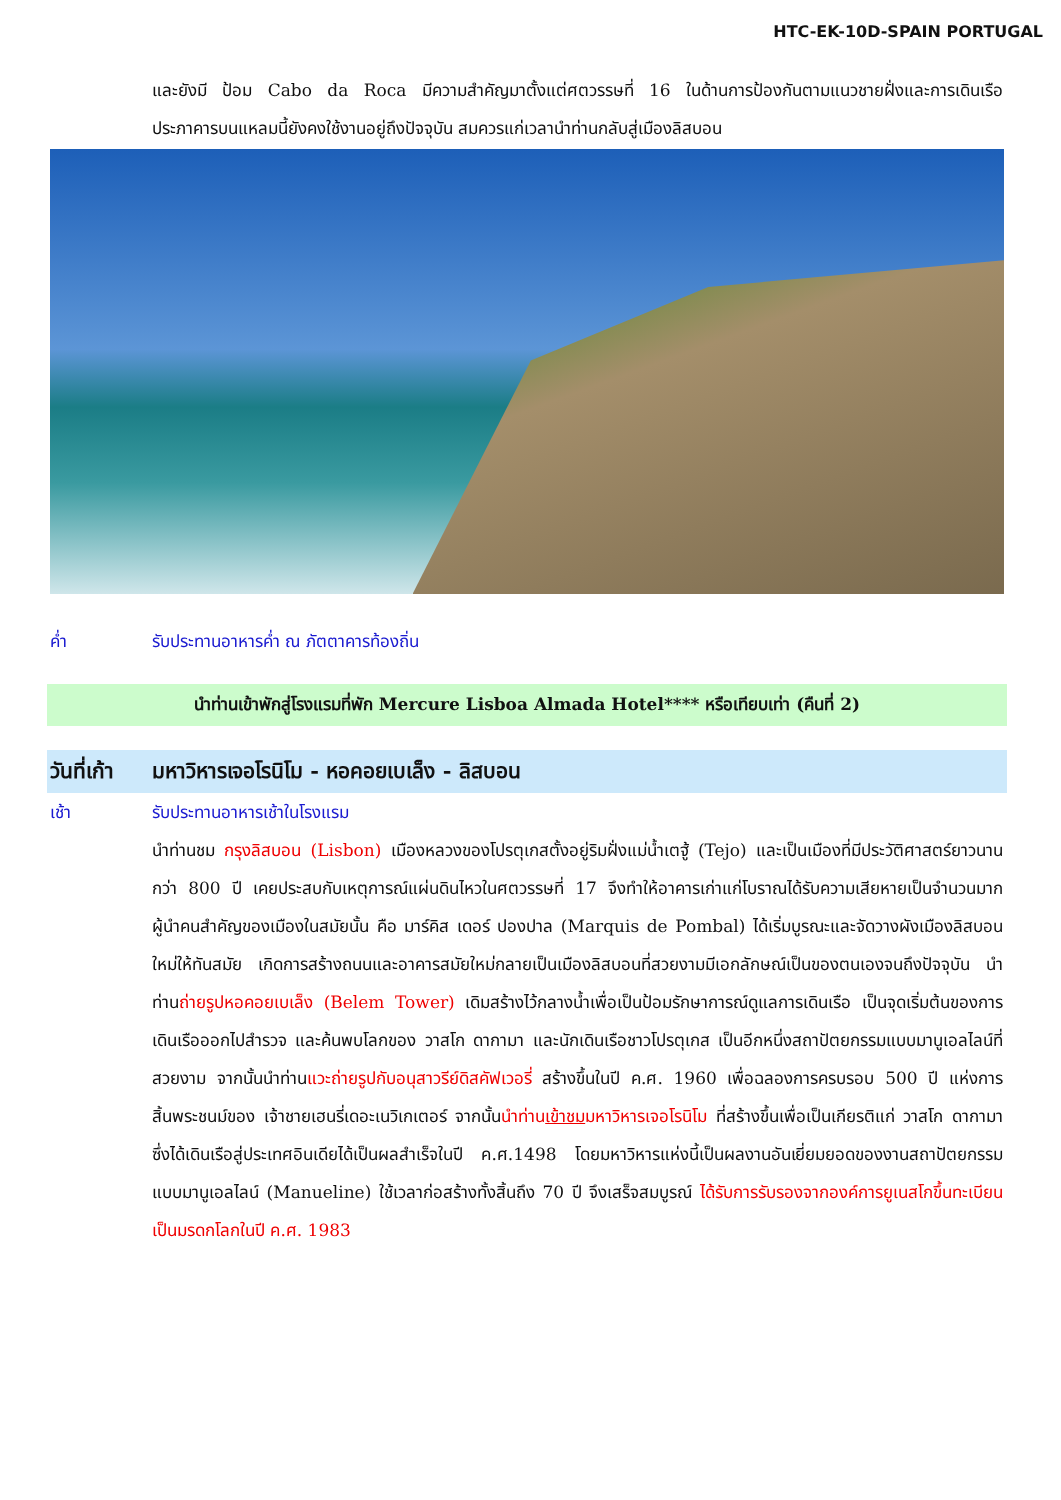HTC-EK-10D-SPAIN PORTUGAL
และยังมี ป้อม Cabo da Roca มีความสำคัญมาตั้งแต่ศตวรรษที่ 16 ในด้านการป้องกันตามแนวชายฝั่งและการเดินเรือ ประภาคารบนแหลมนี้ยังคงใช้งานอยู่ถึงปัจจุบัน สมควรแก่เวลานำท่านกลับสู่เมืองลิสบอน
ค่ำ รับประทานอาหารค่ำ ณ ภัตตาคารท้องถิ่น
นำท่านเข้าพักสู่โรงแรมที่พัก Mercure Lisboa Almada Hotel**** หรือเทียบเท่า (คืนที่ 2)
วันที่เก้า มหาวิหารเจอโรนิโม - หอคอยเบเล็ง - ลิสบอน
เช้า รับประทานอาหารเช้าในโรงแรม
นำท่านชม กรุงลิสบอน (Lisbon) เมืองหลวงของโปรตุเกสตั้งอยู่ริมฝั่งแม่น้ำเตฐู้ (Tejo) และเป็นเมืองที่มีประวัติศาสตร์ยาวนานกว่า 800 ปี เคยประสบกับเหตุการณ์แผ่นดินไหวในศตวรรษที่ 17 จึงทำให้อาคารเก่าแก่โบราณได้รับความเสียหายเป็นจำนวนมาก ผู้นำคนสำคัญของเมืองในสมัยนั้น คือ มาร์คิส เดอร์ ปองปาล (Marquis de Pombal) ได้เริ่มบูรณะและจัดวางผังเมืองลิสบอนใหม่ให้ทันสมัย เกิดการสร้างถนนและอาคารสมัยใหม่กลายเป็นเมืองลิสบอนที่สวยงามมีเอกลักษณ์เป็นของตนเองจนถึงปัจจุบัน นำท่านถ่ายรูปหอคอยเบเล็ง (Belem Tower) เดิมสร้างไว้กลางน้ำเพื่อเป็นป้อมรักษาการณ์ดูแลการเดินเรือ เป็นจุดเริ่มต้นของการเดินเรือออกไปสำรวจ และค้นพบโลกของ วาสโก ดากามา และนักเดินเรือชาวโปรตุเกส เป็นอีกหนึ่งสถาปัตยกรรมแบบมานูเอลไลน์ที่สวยงาม จากนั้นนำท่านแวะถ่ายรูปกับอนุสาวรีย์ดิสคัฟเวอรี่ สร้างขึ้นในปี ค.ศ. 1960 เพื่อฉลองการครบรอบ 500 ปี แห่งการสิ้นพระชนม์ของ เจ้าชายเฮนรี่เดอะเนวิเกเตอร์ จากนั้นนำท่านเข้าชมมหาวิหารเจอโรนิโม ที่สร้างขึ้นเพื่อเป็นเกียรติแก่ วาสโก ดากามา ซึ่งได้เดินเรือสู่ประเทศอินเดียได้เป็นผลสำเร็จในปี ค.ศ.1498 โดยมหาวิหารแห่งนี้เป็นผลงานอันเยี่ยมยอดของงานสถาปัตยกรรมแบบมานูเอลไลน์ (Manueline) ใช้เวลาก่อสร้างทั้งสิ้นถึง 70 ปี จึงเสร็จสมบูรณ์ ได้รับการรับรองจากองค์การยูเนสโกขึ้นทะเบียนเป็นมรดกโลกในปี ค.ศ. 1983